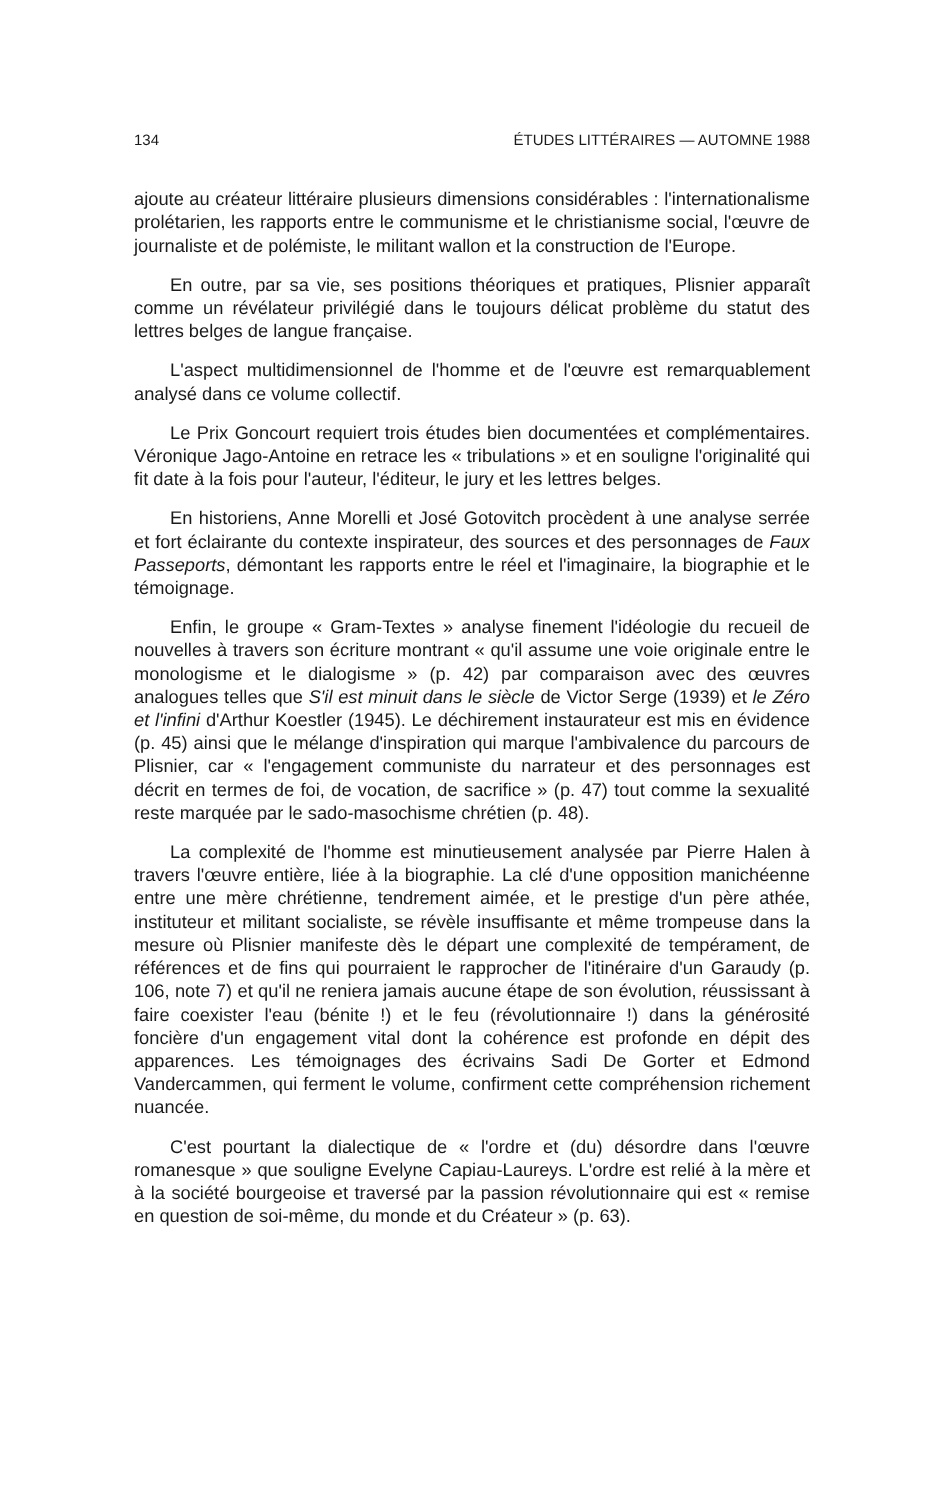134 ÉTUDES LITTÉRAIRES — AUTOMNE 1988
ajoute au créateur littéraire plusieurs dimensions considérables : l'internationalisme prolétarien, les rapports entre le communisme et le christianisme social, l'œuvre de journaliste et de polémiste, le militant wallon et la construction de l'Europe.
En outre, par sa vie, ses positions théoriques et pratiques, Plisnier apparaît comme un révélateur privilégié dans le toujours délicat problème du statut des lettres belges de langue française.
L'aspect multidimensionnel de l'homme et de l'œuvre est remarquablement analysé dans ce volume collectif.
Le Prix Goncourt requiert trois études bien documentées et complémentaires. Véronique Jago-Antoine en retrace les « tribulations » et en souligne l'originalité qui fit date à la fois pour l'auteur, l'éditeur, le jury et les lettres belges.
En historiens, Anne Morelli et José Gotovitch procèdent à une analyse serrée et fort éclairante du contexte inspirateur, des sources et des personnages de Faux Passeports, démontant les rapports entre le réel et l'imaginaire, la biographie et le témoignage.
Enfin, le groupe « Gram-Textes » analyse finement l'idéologie du recueil de nouvelles à travers son écriture montrant « qu'il assume une voie originale entre le monologisme et le dialogisme » (p. 42) par comparaison avec des œuvres analogues telles que S'il est minuit dans le siècle de Victor Serge (1939) et le Zéro et l'infini d'Arthur Koestler (1945). Le déchirement instaurateur est mis en évidence (p. 45) ainsi que le mélange d'inspiration qui marque l'ambivalence du parcours de Plisnier, car « l'engagement communiste du narrateur et des personnages est décrit en termes de foi, de vocation, de sacrifice » (p. 47) tout comme la sexualité reste marquée par le sado-masochisme chrétien (p. 48).
La complexité de l'homme est minutieusement analysée par Pierre Halen à travers l'œuvre entière, liée à la biographie. La clé d'une opposition manichéenne entre une mère chrétienne, tendrement aimée, et le prestige d'un père athée, instituteur et militant socialiste, se révèle insuffisante et même trompeuse dans la mesure où Plisnier manifeste dès le départ une complexité de tempérament, de références et de fins qui pourraient le rapprocher de l'itinéraire d'un Garaudy (p. 106, note 7) et qu'il ne reniera jamais aucune étape de son évolution, réussissant à faire coexister l'eau (bénite !) et le feu (révolutionnaire !) dans la générosité foncière d'un engagement vital dont la cohérence est profonde en dépit des apparences. Les témoignages des écrivains Sadi De Gorter et Edmond Vandercammen, qui ferment le volume, confirment cette compréhension richement nuancée.
C'est pourtant la dialectique de « l'ordre et (du) désordre dans l'œuvre romanesque » que souligne Evelyne Capiau-Laureys. L'ordre est relié à la mère et à la société bourgeoise et traversé par la passion révolutionnaire qui est « remise en question de soi-même, du monde et du Créateur » (p. 63).